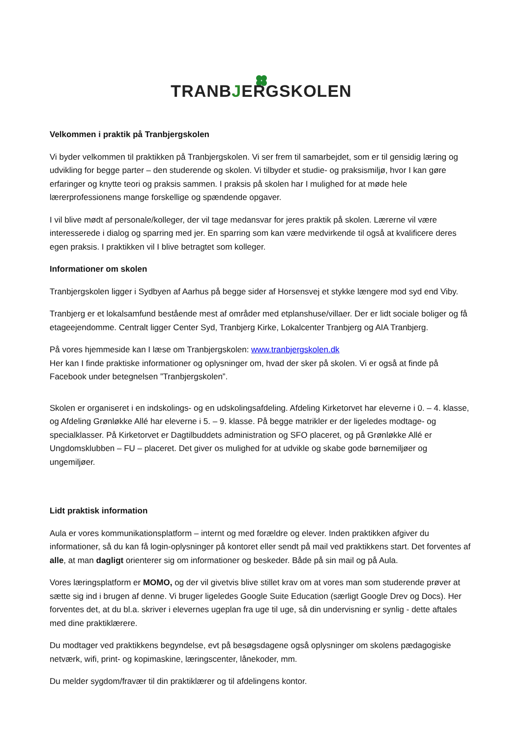TRANBJERGSKOLEN
Velkommen i praktik på Tranbjergskolen
Vi byder velkommen til praktikken på Tranbjergskolen. Vi ser frem til samarbejdet, som er til gensidig læring og udvikling for begge parter – den studerende og skolen. Vi tilbyder et studie- og praksismiljø, hvor I kan gøre erfaringer og knytte teori og praksis sammen. I praksis på skolen har I mulighed for at møde hele lærerprofessionens mange forskellige og spændende opgaver.
I vil blive mødt af personale/kolleger, der vil tage medansvar for jeres praktik på skolen. Lærerne vil være interesserede i dialog og sparring med jer. En sparring som kan være medvirkende til også at kvalificere deres egen praksis. I praktikken vil I blive betragtet som kolleger.
Informationer om skolen
Tranbjergskolen ligger i Sydbyen af Aarhus på begge sider af Horsensvej et stykke længere mod syd end Viby.
Tranbjerg er et lokalsamfund bestående mest af områder med etplanshuse/villaer. Der er lidt sociale boliger og få etageejendomme. Centralt ligger Center Syd, Tranbjerg Kirke, Lokalcenter Tranbjerg og AIA Tranbjerg.
På vores hjemmeside kan I læse om Tranbjergskolen: www.tranbjergskolen.dk
Her kan I finde praktiske informationer og oplysninger om, hvad der sker på skolen. Vi er også at finde på Facebook under betegnelsen ”Tranbjergskolen”.
Skolen er organiseret i en indskolings- og en udskolingsafdeling. Afdeling Kirketorvet har eleverne i 0. – 4. klasse, og Afdeling Grønløkke Allé har eleverne i 5. – 9. klasse. På begge matrikler er der ligeledes modtage- og specialklasser. På Kirketorvet er Dagtilbuddets administration og SFO placeret, og på Grønløkke Allé er Ungdomsklubben – FU – placeret. Det giver os mulighed for at udvikle og skabe gode børnemiljøer og ungemiljøer.
Lidt praktisk information
Aula er vores kommunikationsplatform – internt og med forældre og elever. Inden praktikken afgiver du informationer, så du kan få login-oplysninger på kontoret eller sendt på mail ved praktikkens start. Det forventes af alle, at man dagligt orienterer sig om informationer og beskeder. Både på sin mail og på Aula.
Vores læringsplatform er MOMO, og der vil givetvis blive stillet krav om at vores man som studerende prøver at sætte sig ind i brugen af denne. Vi bruger ligeledes Google Suite Education (særligt Google Drev og Docs). Her forventes det, at du bl.a. skriver i elevernes ugeplan fra uge til uge, så din undervisning er synlig - dette aftales med dine praktiklærere.
Du modtager ved praktikkens begyndelse, evt på besøgsdagene også oplysninger om skolens pædagogiske netværk, wifi, print- og kopimaskine, læringscenter, lånekoder, mm.
Du melder sygdom/fravær til din praktiklærer og til afdelingens kontor.